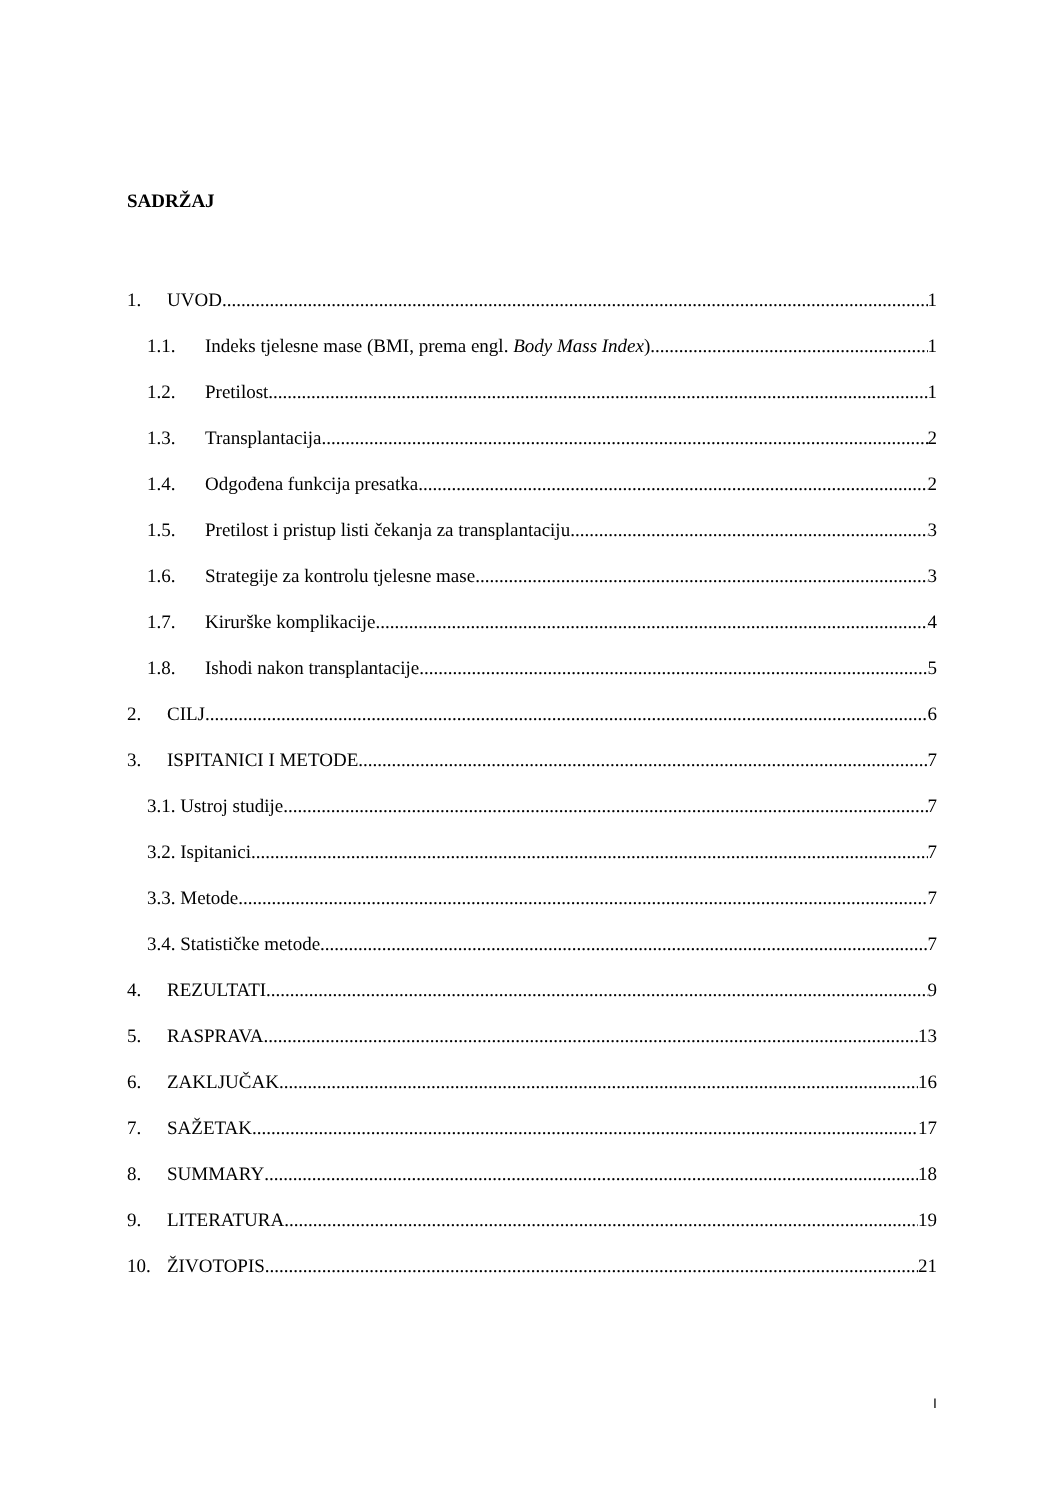SADRŽAJ
1. UVOD 1
1.1. Indeks tjelesne mase (BMI, prema engl. Body Mass Index) 1
1.2. Pretilost 1
1.3. Transplantacija 2
1.4. Odgođena funkcija presatka 2
1.5. Pretilost i pristup listi čekanja za transplantaciju 3
1.6. Strategije za kontrolu tjelesne mase 3
1.7. Kirurške komplikacije 4
1.8. Ishodi nakon transplantacije 5
2. CILJ 6
3. ISPITANICI I METODE 7
3.1. Ustroj studije 7
3.2. Ispitanici 7
3.3. Metode 7
3.4. Statističke metode 7
4. REZULTATI 9
5. RASPRAVA 13
6. ZAKLJUČAK 16
7. SAŽETAK 17
8. SUMMARY 18
9. LITERATURA 19
10. ŽIVOTOPIS 21
I